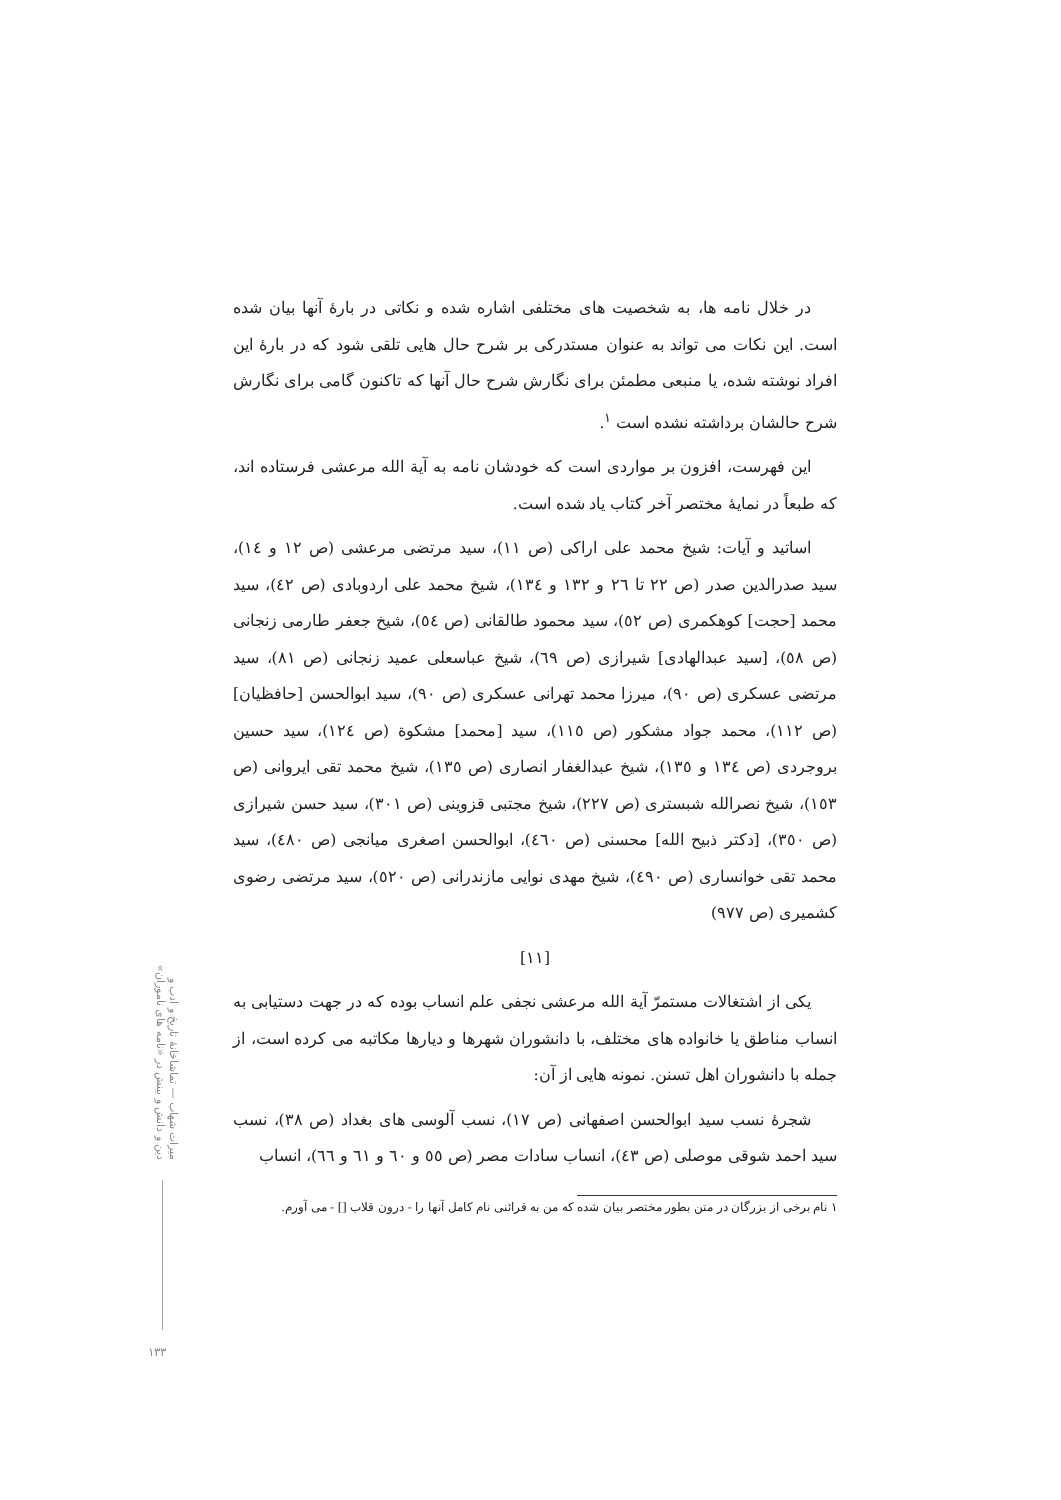میراث شهاب — تماشاخانهٔ تاریخ و ادب و دین و دانش و بینش در «نامه های ناموران»
در خلال نامه ها، به شخصیت های مختلفی اشاره شده و نکاتی در بارهٔ آنها بیان شده است. این نکات می تواند به عنوان مستدرکی بر شرح حال هایی تلقی شود که در بارهٔ این افراد نوشته شده، یا منبعی مطمئن برای نگارش شرح حال آنها که تاکنون گامی برای نگارش شرح حالشان برداشته نشده است <sup>١</sup>.
این فهرست، افزون بر مواردی است که خودشان نامه به آیة الله مرعشی فرستاده اند، که طبعاً در نمایهٔ مختصر آخر کتاب یاد شده است.
اساتید و آیات: شیخ محمد علی اراکی (ص ١١)، سید مرتضی مرعشی (ص ١٢ و ١٤)، سید صدرالدین صدر (ص ٢٢ تا ٢٦ و ١٣٢ و ١٣٤)، شیخ محمد علی اردوبادی (ص ٤٢)، سید محمد [حجت] کوهکمری (ص ٥٢)، سید محمود طالقانی (ص ٥٤)، شیخ جعفر طارمی زنجانی (ص ٥٨)، [سید عبدالهادی] شیرازی (ص ٦٩)، شیخ عباسعلی عمید زنجانی (ص ٨١)، سید مرتضی عسکری (ص ٩٠)، میرزا محمد تهرانی عسکری (ص ٩٠)، سید ابوالحسن [حافظیان] (ص ١١٢)، محمد جواد مشکور (ص ١١٥)، سید [محمد] مشکوة (ص ١٢٤)، سید حسین بروجردی (ص ١٣٤ و ١٣٥)، شیخ عبدالغفار انصاری (ص ١٣٥)، شیخ محمد تقی ایروانی (ص ١٥٣)، شیخ نصرالله شبستری (ص ٢٢٧)، شیخ مجتبی قزوینی (ص ٣٠١)، سید حسن شیرازی (ص ٣٥٠)، [دکتر ذبیح الله] محسنی (ص ٤٦٠)، ابوالحسن اصغری میانجی (ص ٤٨٠)، سید محمد تقی خوانساری (ص ٤٩٠)، شیخ مهدی نوایی مازندرانی (ص ٥٢٠)، سید مرتضی رضوی کشمیری (ص ٩٧٧)
[١١]
یکی از اشتغالات مستمرّ آیة الله مرعشی نجفی علم انساب بوده که در جهت دستیابی به انساب مناطق یا خانواده های مختلف، با دانشوران شهرها و دیارها مکاتبه می کرده است، از جمله با دانشوران اهل تسنن. نمونه هایی از آن:
شجرهٔ نسب سید ابوالحسن اصفهانی (ص ١٧)، نسب آلوسی های بغداد (ص ٣٨)، نسب سید احمد شوقی موصلی (ص ٤٣)، انساب سادات مصر (ص ٥٥ و ٦٠ و ٦١ و ٦٦)، انساب
١ نام برخی از بزرگان در متن بطور مختصر بیان شده که من به قرائنی نام کامل آنها را - درون قلاب [] - می آورم.
١٣٣